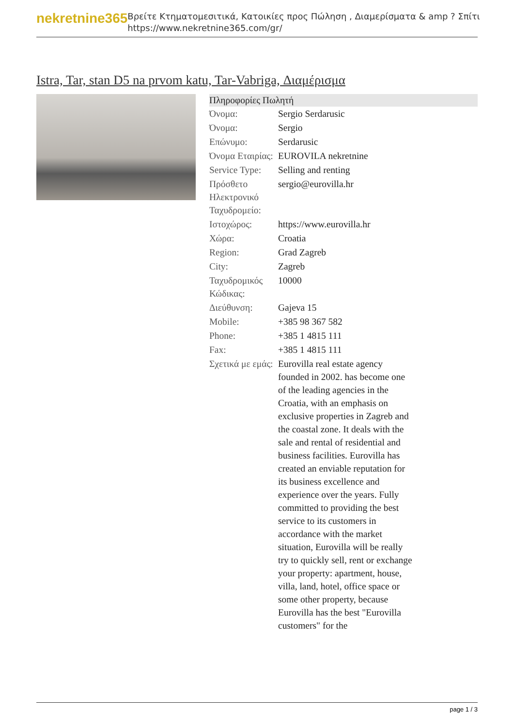nekretnine365
Βρείτε Κτηματομεσιτικά, Κατοικίες προς Πώληση , Διαμερίσματα & amp ? Σπίτι
https://www.nekretnine365.com/gr/
Istra, Tar, stan D5 na prvom katu, Tar-Vabriga, Διαμέρισμα
| Πληροφορίες Πωλητή | |
| --- | --- |
| Όνομα: | Sergio Serdarusic |
| Όνομα: | Sergio |
| Επώνυμο: | Serdarusic |
| Όνομα Εταιρίας: | EUROVILA nekretnine |
| Service Type: | Selling and renting |
| Πρόσθετο Ηλεκτρονικό Ταχυδρομείο: | sergio@eurovilla.hr |
| Ιστοχώρος: | https://www.eurovilla.hr |
| Χώρα: | Croatia |
| Region: | Grad Zagreb |
| City: | Zagreb |
| Ταχυδρομικός Κώδικας: | 10000 |
| Διεύθυνση: | Gajeva 15 |
| Mobile: | +385 98 367 582 |
| Phone: | +385 1 4815 111 |
| Fax: | +385 1 4815 111 |
| Σχετικά με εμάς: | Eurovilla real estate agency founded in 2002. has become one of the leading agencies in the Croatia, with an emphasis on exclusive properties in Zagreb and the coastal zone. It deals with the sale and rental of residential and business facilities. Eurovilla has created an enviable reputation for its business excellence and experience over the years. Fully committed to providing the best service to its customers in accordance with the market situation, Eurovilla will be really try to quickly sell, rent or exchange your property: apartment, house, villa, land, hotel, office space or some other property, because Eurovilla has the best "Eurovilla customers" for the |
page 1 / 3